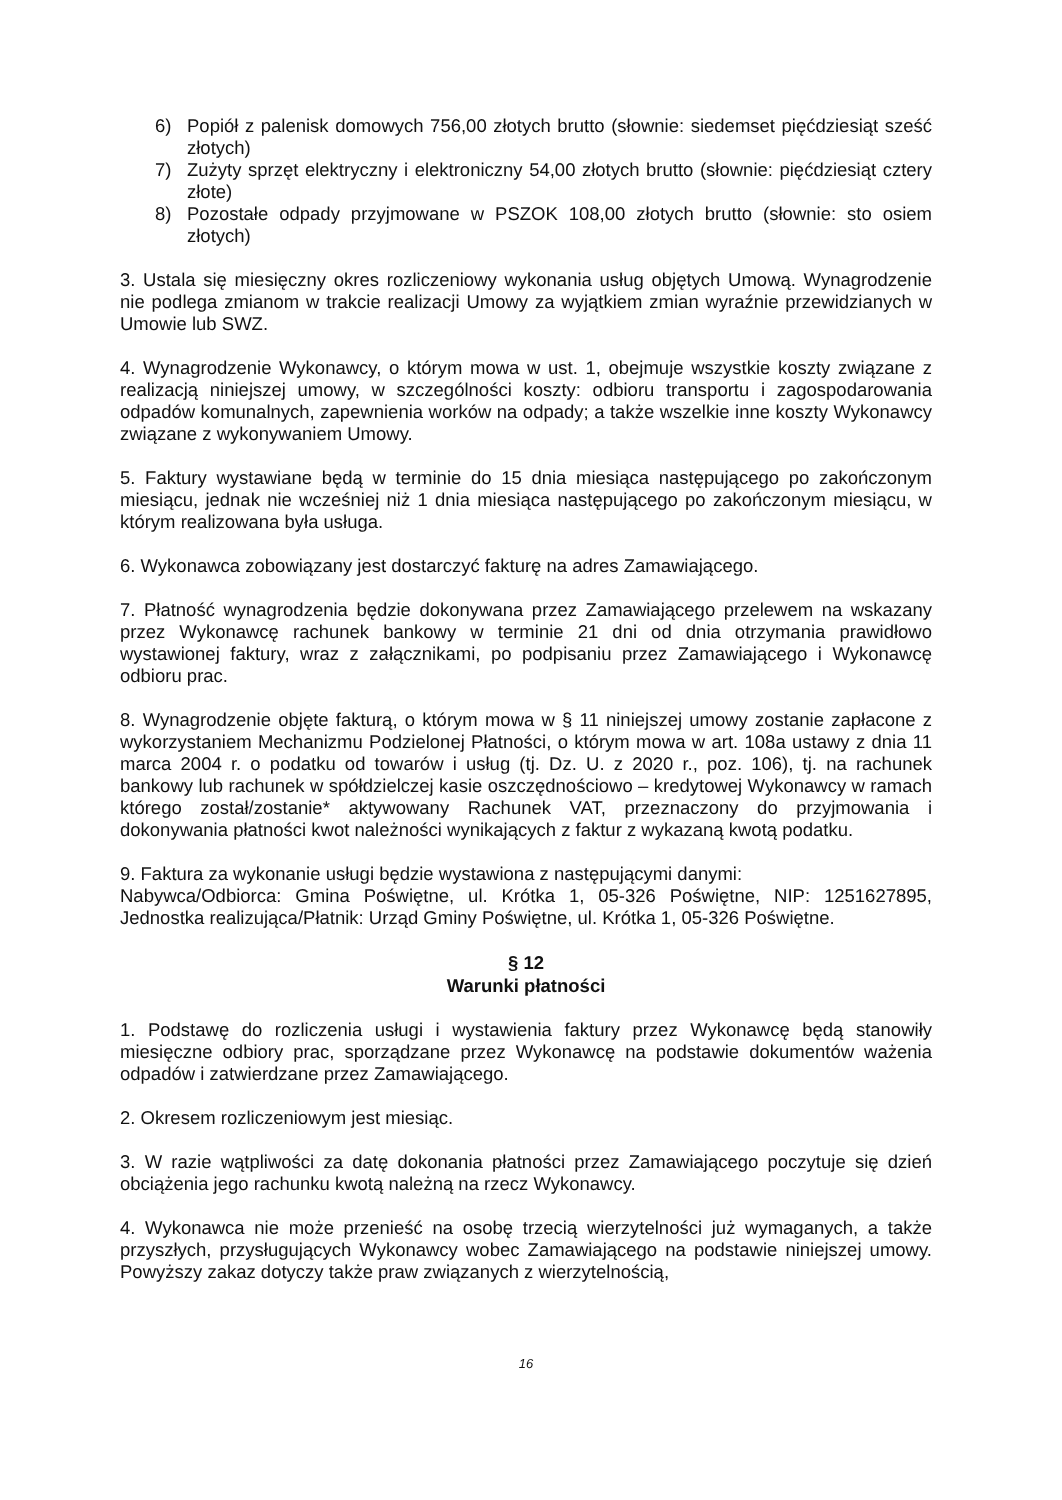6) Popiół z palenisk domowych 756,00 złotych brutto (słownie: siedemset pięćdziesiąt sześć złotych)
7) Zużyty sprzęt elektryczny i elektroniczny 54,00 złotych brutto (słownie: pięćdziesiąt cztery złote)
8) Pozostałe odpady przyjmowane w PSZOK 108,00 złotych brutto (słownie: sto osiem złotych)
3. Ustala się miesięczny okres rozliczeniowy wykonania usług objętych Umową. Wynagrodzenie nie podlega zmianom w trakcie realizacji Umowy za wyjątkiem zmian wyraźnie przewidzianych w Umowie lub SWZ.
4. Wynagrodzenie Wykonawcy, o którym mowa w ust. 1, obejmuje wszystkie koszty związane z realizacją niniejszej umowy, w szczególności koszty: odbioru transportu i zagospodarowania odpadów komunalnych, zapewnienia worków na odpady; a także wszelkie inne koszty Wykonawcy związane z wykonywaniem Umowy.
5. Faktury wystawiane będą w terminie do 15 dnia miesiąca następującego po zakończonym miesiącu, jednak nie wcześniej niż 1 dnia miesiąca następującego po zakończonym miesiącu, w którym realizowana była usługa.
6. Wykonawca zobowiązany jest dostarczyć fakturę na adres Zamawiającego.
7. Płatność wynagrodzenia będzie dokonywana przez Zamawiającego przelewem na wskazany przez Wykonawcę rachunek bankowy w terminie 21 dni od dnia otrzymania prawidłowo wystawionej faktury, wraz z załącznikami, po podpisaniu przez Zamawiającego i Wykonawcę odbioru prac.
8. Wynagrodzenie objęte fakturą, o którym mowa w § 11 niniejszej umowy zostanie zapłacone z wykorzystaniem Mechanizmu Podzielonej Płatności, o którym mowa w art. 108a ustawy z dnia 11 marca 2004 r. o podatku od towarów i usług (tj. Dz. U. z 2020 r., poz. 106), tj. na rachunek bankowy lub rachunek w spółdzielczej kasie oszczędnościowo – kredytowej Wykonawcy w ramach którego został/zostanie* aktywowany Rachunek VAT, przeznaczony do przyjmowania i dokonywania płatności kwot należności wynikających z faktur z wykazaną kwotą podatku.
9. Faktura za wykonanie usługi będzie wystawiona z następującymi danymi:
Nabywca/Odbiorca: Gmina Poświętne, ul. Krótka 1, 05-326 Poświętne, NIP: 1251627895, Jednostka realizująca/Płatnik: Urząd Gminy Poświętne, ul. Krótka 1, 05-326 Poświętne.
§ 12
Warunki płatności
1. Podstawę do rozliczenia usługi i wystawienia faktury przez Wykonawcę będą stanowiły miesięczne odbiory prac, sporządzane przez Wykonawcę na podstawie dokumentów ważenia odpadów i zatwierdzane przez Zamawiającego.
2. Okresem rozliczeniowym jest miesiąc.
3. W razie wątpliwości za datę dokonania płatności przez Zamawiającego poczytuje się dzień obciążenia jego rachunku kwotą należną na rzecz Wykonawcy.
4. Wykonawca nie może przenieść na osobę trzecią wierzytelności już wymaganych, a także przyszłych, przysługujących Wykonawcy wobec Zamawiającego na podstawie niniejszej umowy. Powyższy zakaz dotyczy także praw związanych z wierzytelnością,
16